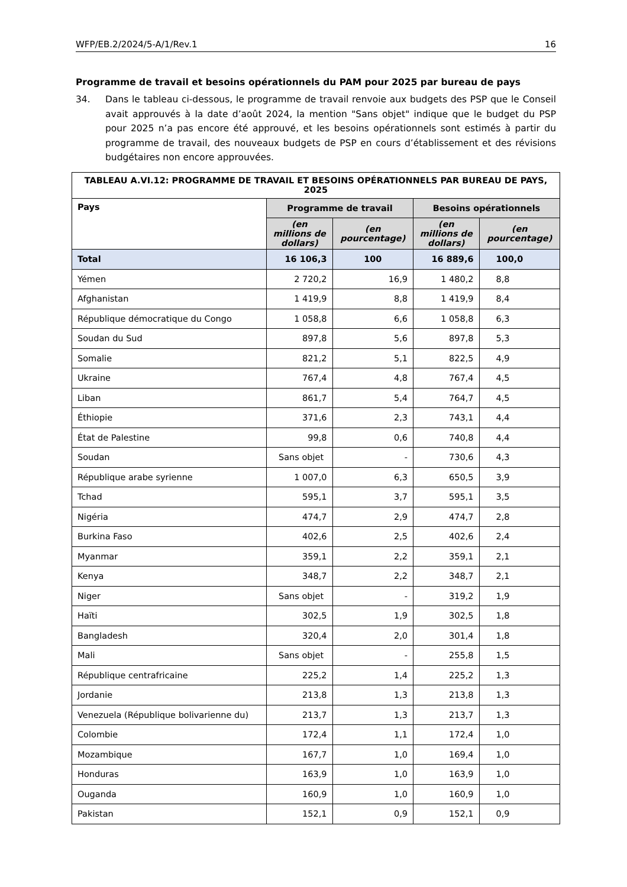WFP/EB.2/2024/5-A/1/Rev.1 16
Programme de travail et besoins opérationnels du PAM pour 2025 par bureau de pays
34. Dans le tableau ci-dessous, le programme de travail renvoie aux budgets des PSP que le Conseil avait approuvés à la date d’août 2024, la mention "Sans objet" indique que le budget du PSP pour 2025 n’a pas encore été approuvé, et les besoins opérationnels sont estimés à partir du programme de travail, des nouveaux budgets de PSP en cours d’établissement et des révisions budgétaires non encore approuvées.
| TABLEAU A.VI.12: PROGRAMME DE TRAVAIL ET BESOINS OPÉRATIONNELS PAR BUREAU DE PAYS, 2025 | | | | |
| --- | --- | --- | --- | --- |
| Pays | Programme de travail | | Besoins opérationnels | |
| | (en millions de dollars) | (en pourcentage) | (en millions de dollars) | (en pourcentage) |
| Total | 16 106,3 | 100 | 16 889,6 | 100,0 |
| Yémen | 2 720,2 | 16,9 | 1 480,2 | 8,8 |
| Afghanistan | 1 419,9 | 8,8 | 1 419,9 | 8,4 |
| République démocratique du Congo | 1 058,8 | 6,6 | 1 058,8 | 6,3 |
| Soudan du Sud | 897,8 | 5,6 | 897,8 | 5,3 |
| Somalie | 821,2 | 5,1 | 822,5 | 4,9 |
| Ukraine | 767,4 | 4,8 | 767,4 | 4,5 |
| Liban | 861,7 | 5,4 | 764,7 | 4,5 |
| Éthiopie | 371,6 | 2,3 | 743,1 | 4,4 |
| État de Palestine | 99,8 | 0,6 | 740,8 | 4,4 |
| Soudan | Sans objet | - | 730,6 | 4,3 |
| République arabe syrienne | 1 007,0 | 6,3 | 650,5 | 3,9 |
| Tchad | 595,1 | 3,7 | 595,1 | 3,5 |
| Nigéria | 474,7 | 2,9 | 474,7 | 2,8 |
| Burkina Faso | 402,6 | 2,5 | 402,6 | 2,4 |
| Myanmar | 359,1 | 2,2 | 359,1 | 2,1 |
| Kenya | 348,7 | 2,2 | 348,7 | 2,1 |
| Niger | Sans objet | - | 319,2 | 1,9 |
| Haïti | 302,5 | 1,9 | 302,5 | 1,8 |
| Bangladesh | 320,4 | 2,0 | 301,4 | 1,8 |
| Mali | Sans objet | - | 255,8 | 1,5 |
| République centrafricaine | 225,2 | 1,4 | 225,2 | 1,3 |
| Jordanie | 213,8 | 1,3 | 213,8 | 1,3 |
| Venezuela (République bolivarienne du) | 213,7 | 1,3 | 213,7 | 1,3 |
| Colombie | 172,4 | 1,1 | 172,4 | 1,0 |
| Mozambique | 167,7 | 1,0 | 169,4 | 1,0 |
| Honduras | 163,9 | 1,0 | 163,9 | 1,0 |
| Ouganda | 160,9 | 1,0 | 160,9 | 1,0 |
| Pakistan | 152,1 | 0,9 | 152,1 | 0,9 |